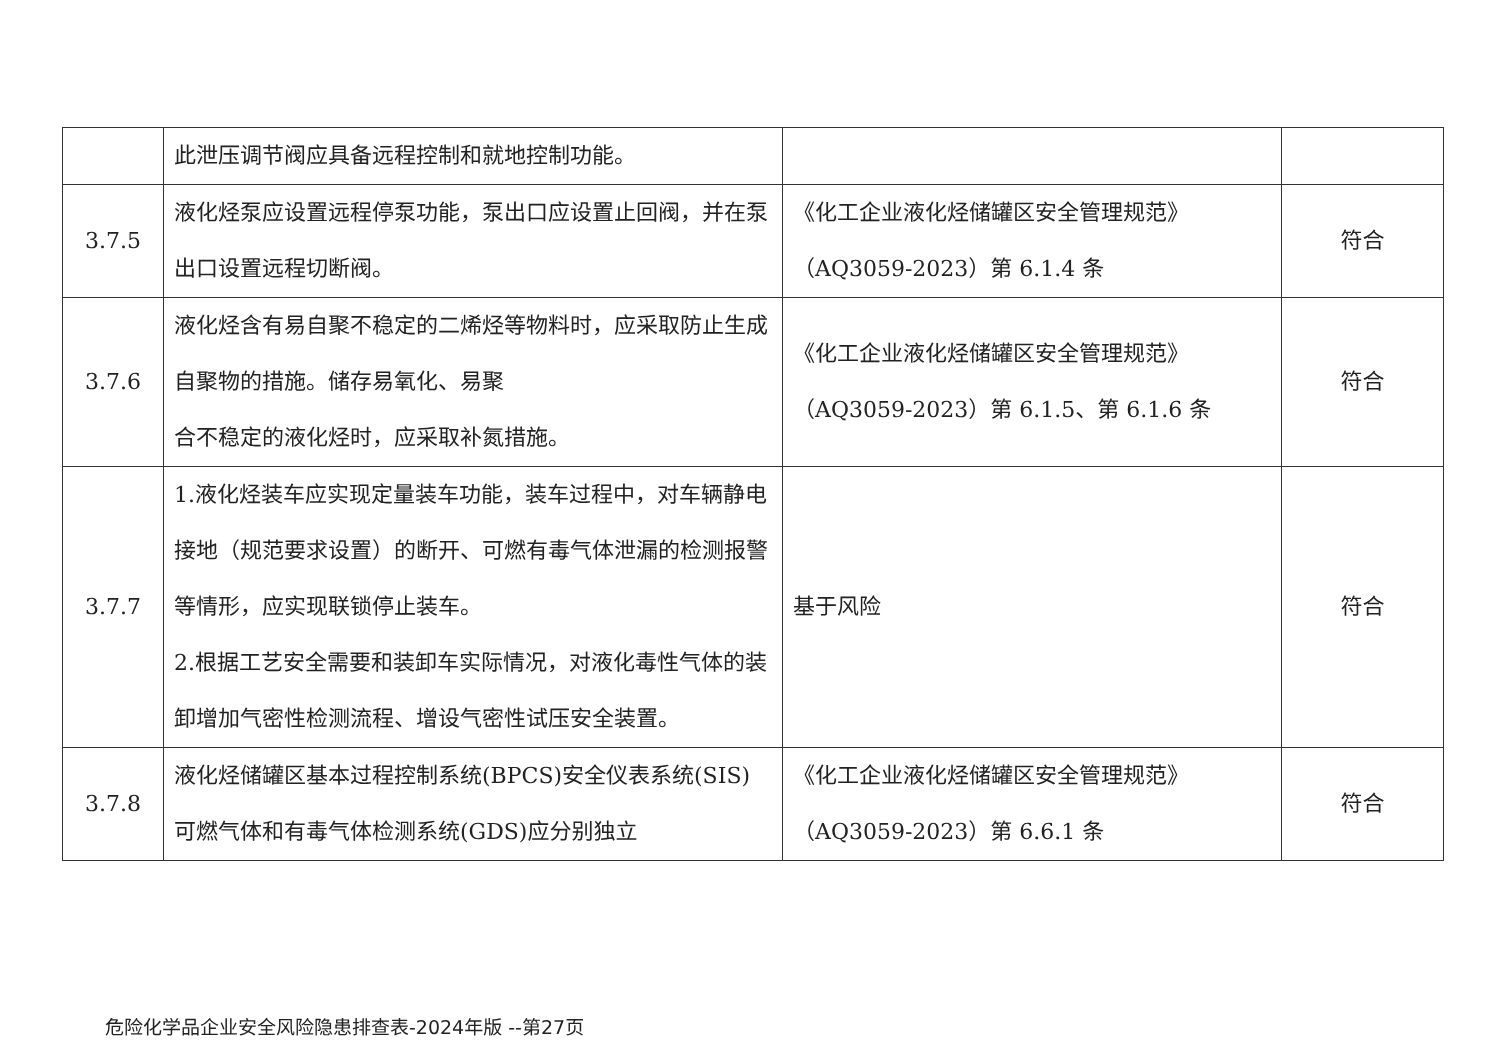| | 此泄压调节阀应具备远程控制和就地控制功能。 | | |
| 3.7.5 | 液化烃泵应设置远程停泵功能，泵出口应设置止回阀，并在泵出口设置远程切断阀。 | 《化工企业液化烃储罐区安全管理规范》（AQ3059-2023）第 6.1.4 条 | 符合 |
| 3.7.6 | 液化烃含有易自聚不稳定的二烯烃等物料时，应采取防止生成自聚物的措施。储存易氧化、易聚 合不稳定的液化烃时，应采取补氮措施。 | 《化工企业液化烃储罐区安全管理规范》（AQ3059-2023）第 6.1.5、第 6.1.6 条 | 符合 |
| 3.7.7 | 1.液化烃装车应实现定量装车功能，装车过程中，对车辆静电接地（规范要求设置）的断开、可燃有毒气体泄漏的检测报警等情形，应实现联锁停止装车。 2.根据工艺安全需要和装卸车实际情况，对液化毒性气体的装卸增加气密性检测流程、增设气密性试压安全装置。 | 基于风险 | 符合 |
| 3.7.8 | 液化烃储罐区基本过程控制系统(BPCS)安全仪表系统(SIS)可燃气体和有毒气体检测系统(GDS)应分别独立 | 《化工企业液化烃储罐区安全管理规范》（AQ3059-2023）第 6.6.1 条 | 符合 |
危险化学品企业安全风险隐患排查表-2024年版 --第27页